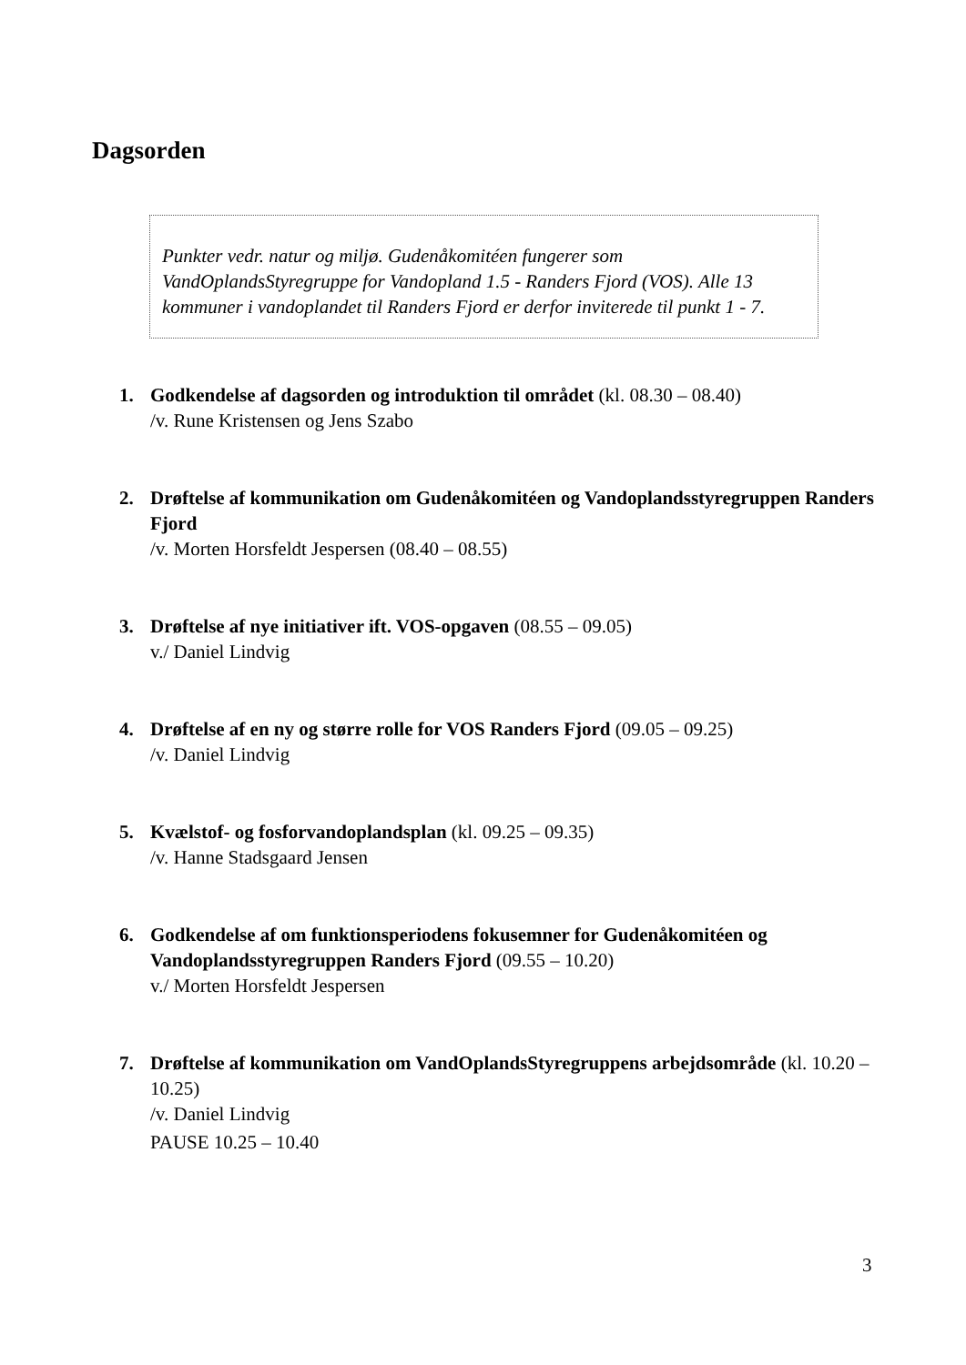Dagsorden
Punkter vedr. natur og miljø. Gudenåkomitéen fungerer som VandOplandsStyregruppe for Vandopland 1.5 - Randers Fjord (VOS). Alle 13 kommuner i vandoplandet til Randers Fjord er derfor inviterede til punkt 1 - 7.
1. Godkendelse af dagsorden og introduktion til området (kl. 08.30 – 08.40)
/v. Rune Kristensen og Jens Szabo
2. Drøftelse af kommunikation om Gudenåkomitéen og Vandoplandsstyregruppen Randers Fjord
/v. Morten Horsfeldt Jespersen (08.40 – 08.55)
3. Drøftelse af nye initiativer ift. VOS-opgaven (08.55 – 09.05)
v./ Daniel Lindvig
4. Drøftelse af en ny og større rolle for VOS Randers Fjord (09.05 – 09.25)
/v. Daniel Lindvig
5. Kvælstof- og fosforvandoplandsplan (kl. 09.25 – 09.35)
/v. Hanne Stadsgaard Jensen
6. Godkendelse af om funktionsperiodens fokusemner for Gudenåkomitéen og Vandoplandsstyregruppen Randers Fjord (09.55 – 10.20)
v./ Morten Horsfeldt Jespersen
7. Drøftelse af kommunikation om VandOplandsStyregruppens arbejdsområde (kl. 10.20 – 10.25)
/v. Daniel Lindvig
PAUSE 10.25 – 10.40
3